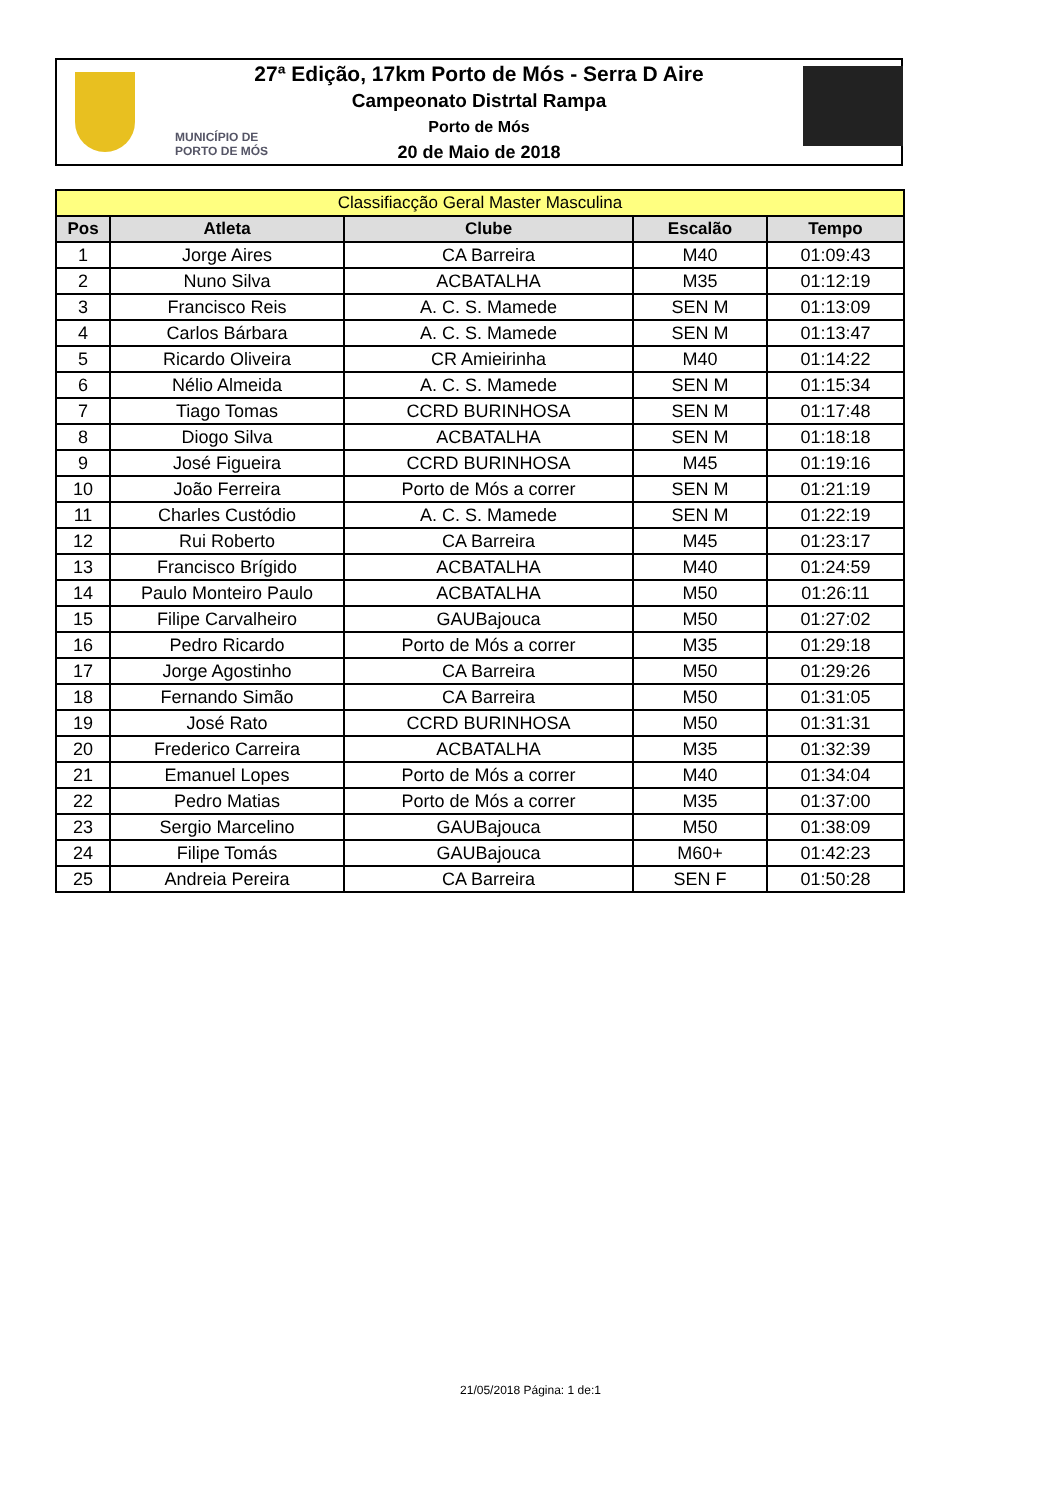27ª Edição, 17km Porto de Mós - Serra D Aire
Campeonato Distrtal Rampa
Porto de Mós
20 de Maio de 2018
MUNICÍPIO DE
PORTO DE MÓS
| Classifiacção Geral Master Masculina | | | | |
| --- | --- | --- | --- | --- |
| Pos | Atleta | Clube | Escalão | Tempo |
| 1 | Jorge Aires | CA Barreira | M40 | 01:09:43 |
| 2 | Nuno Silva | ACBATALHA | M35 | 01:12:19 |
| 3 | Francisco Reis | A. C. S. Mamede | SEN M | 01:13:09 |
| 4 | Carlos Bárbara | A. C. S. Mamede | SEN M | 01:13:47 |
| 5 | Ricardo Oliveira | CR Amieirinha | M40 | 01:14:22 |
| 6 | Nélio Almeida | A. C. S. Mamede | SEN M | 01:15:34 |
| 7 | Tiago Tomas | CCRD BURINHOSA | SEN M | 01:17:48 |
| 8 | Diogo Silva | ACBATALHA | SEN M | 01:18:18 |
| 9 | José Figueira | CCRD BURINHOSA | M45 | 01:19:16 |
| 10 | João Ferreira | Porto de Mós a correr | SEN M | 01:21:19 |
| 11 | Charles Custódio | A. C. S. Mamede | SEN M | 01:22:19 |
| 12 | Rui Roberto | CA Barreira | M45 | 01:23:17 |
| 13 | Francisco Brígido | ACBATALHA | M40 | 01:24:59 |
| 14 | Paulo Monteiro Paulo | ACBATALHA | M50 | 01:26:11 |
| 15 | Filipe Carvalheiro | GAUBajouca | M50 | 01:27:02 |
| 16 | Pedro Ricardo | Porto de Mós a correr | M35 | 01:29:18 |
| 17 | Jorge Agostinho | CA Barreira | M50 | 01:29:26 |
| 18 | Fernando Simão | CA Barreira | M50 | 01:31:05 |
| 19 | José Rato | CCRD BURINHOSA | M50 | 01:31:31 |
| 20 | Frederico Carreira | ACBATALHA | M35 | 01:32:39 |
| 21 | Emanuel Lopes | Porto de Mós a correr | M40 | 01:34:04 |
| 22 | Pedro Matias | Porto de Mós a correr | M35 | 01:37:00 |
| 23 | Sergio Marcelino | GAUBajouca | M50 | 01:38:09 |
| 24 | Filipe Tomás | GAUBajouca | M60+ | 01:42:23 |
| 25 | Andreia Pereira | CA Barreira | SEN F | 01:50:28 |
21/05/2018 Página: 1 de:1